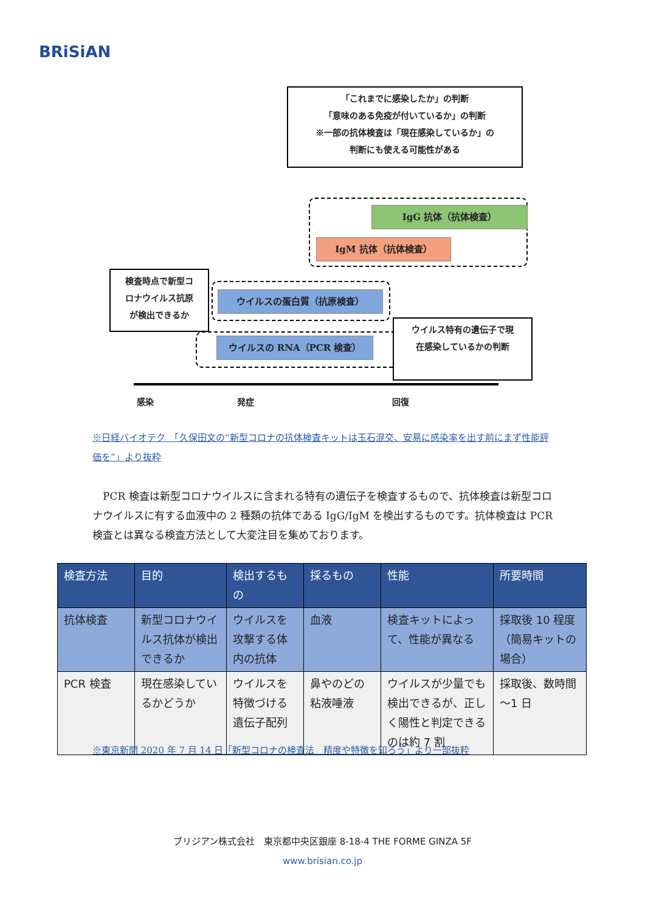BRiSiAN
「これまでに感染したか」の判断
「意味のある免疫が付いているか」の判断
※一部の抗体検査は「現在感染しているか」の
判断にも使える可能性がある
IgG 抗体（抗体検査）
IgM 抗体（抗体検査）
検査時点で新型コ
ロナウイルス抗原
が検出できるか
ウイルスの蛋白質（抗原検査）
ウイルスの RNA（PCR 検査）
ウイルス特有の遺伝子で現
在感染しているかの判断
感染 発症 回復
※日経バイオテク　「久保田文の“新型コロナの抗体検査キットは玉石混交、安易に感染率を出す前にまず性能評価を”」より抜粋
　PCR 検査は新型コロナウイルスに含まれる特有の遺伝子を検査するもので、抗体検査は新型コロナウイルスに有する血液中の 2 種類の抗体である IgG/IgM を検出するものです。抗体検査は PCR 検査とは異なる検査方法として大変注目を集めております。
| 検査方法 | 目的 | 検出するもの | 採るもの | 性能 | 所要時間 |
| --- | --- | --- | --- | --- | --- |
| 抗体検査 | 新型コロナウイルス抗体が検出できるか | ウイルスを攻撃する体内の抗体 | 血液 | 検査キットによって、性能が異なる | 採取後 10 程度（簡易キットの場合） |
| PCR 検査 | 現在感染しているかどうか | ウイルスを特徴づける遺伝子配列 | 鼻やのどの粘液唾液 | ウイルスが少量でも検出できるが、正しく陽性と判定できるのは約 7 割 | 採取後、数時間～1 日 |
※東京新聞 2020 年 7 月 14 日「新型コロナの検査法　精度や特徴を知ろう」より一部抜粋
ブリジアン株式会社　東京都中央区銀座 8-18-4 THE FORME GINZA 5F
www.brisian.co.jp